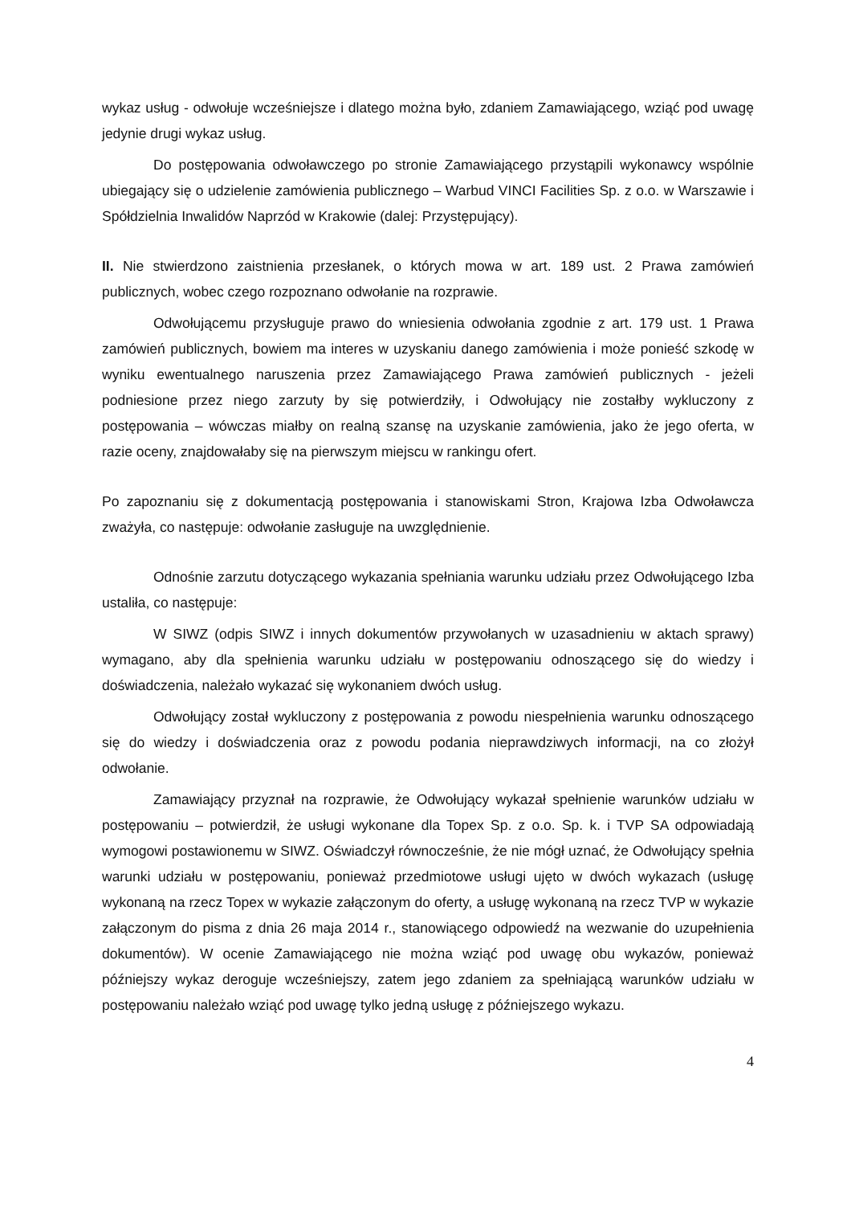wykaz usług - odwołuje wcześniejsze i dlatego można było, zdaniem Zamawiającego, wziąć pod uwagę jedynie drugi wykaz usług.
Do postępowania odwoławczego po stronie Zamawiającego przystąpili wykonawcy wspólnie ubiegający się o udzielenie zamówienia publicznego – Warbud VINCI Facilities Sp. z o.o. w Warszawie i Spółdzielnia Inwalidów Naprzód w Krakowie (dalej: Przystępujący).
II. Nie stwierdzono zaistnienia przesłanek, o których mowa w art. 189 ust. 2 Prawa zamówień publicznych, wobec czego rozpoznano odwołanie na rozprawie.
Odwołującemu przysługuje prawo do wniesienia odwołania zgodnie z art. 179 ust. 1 Prawa zamówień publicznych, bowiem ma interes w uzyskaniu danego zamówienia i może ponieść szkodę w wyniku ewentualnego naruszenia przez Zamawiającego Prawa zamówień publicznych - jeżeli podniesione przez niego zarzuty by się potwierdziły, i Odwołujący nie zostałby wykluczony z postępowania – wówczas miałby on realną szansę na uzyskanie zamówienia, jako że jego oferta, w razie oceny, znajdowałaby się na pierwszym miejscu w rankingu ofert.
Po zapoznaniu się z dokumentacją postępowania i stanowiskami Stron, Krajowa Izba Odwoławcza zważyła, co następuje: odwołanie zasługuje na uwzględnienie.
Odnośnie zarzutu dotyczącego wykazania spełniania warunku udziału przez Odwołującego Izba ustaliła, co następuje:
W SIWZ (odpis SIWZ i innych dokumentów przywołanych w uzasadnieniu w aktach sprawy) wymagano, aby dla spełnienia warunku udziału w postępowaniu odnoszącego się do wiedzy i doświadczenia, należało wykazać się wykonaniem dwóch usług.
Odwołujący został wykluczony z postępowania z powodu niespełnienia warunku odnoszącego się do wiedzy i doświadczenia oraz z powodu podania nieprawdziwych informacji, na co złożył odwołanie.
Zamawiający przyznał na rozprawie, że Odwołujący wykazał spełnienie warunków udziału w postępowaniu – potwierdził, że usługi wykonane dla Topex Sp. z o.o. Sp. k. i TVP SA odpowiadają wymogowi postawionemu w SIWZ. Oświadczył równocześnie, że nie mógł uznać, że Odwołujący spełnia warunki udziału w postępowaniu, ponieważ przedmiotowe usługi ujęto w dwóch wykazach (usługę wykonaną na rzecz Topex w wykazie załączonym do oferty, a usługę wykonaną na rzecz TVP w wykazie załączonym do pisma z dnia 26 maja 2014 r., stanowiącego odpowiedź na wezwanie do uzupełnienia dokumentów). W ocenie Zamawiającego nie można wziąć pod uwagę obu wykazów, ponieważ późniejszy wykaz deroguje wcześniejszy, zatem jego zdaniem za spełniającą warunków udziału w postępowaniu należało wziąć pod uwagę tylko jedną usługę z późniejszego wykazu.
4